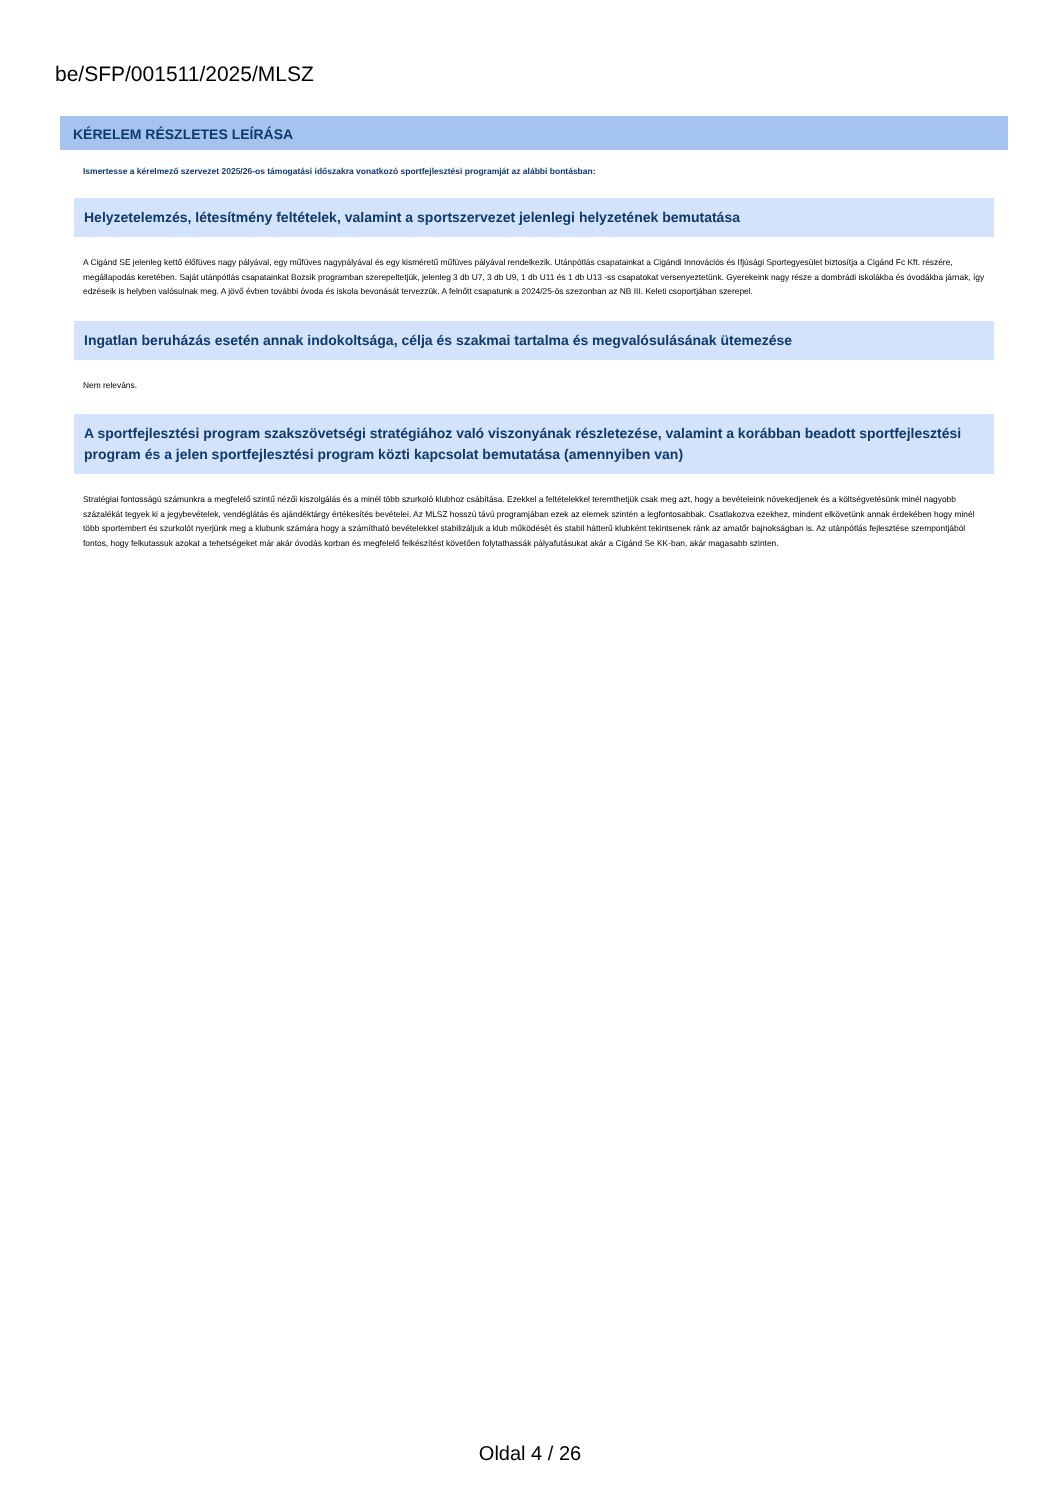be/SFP/001511/2025/MLSZ
KÉRELEM RÉSZLETES LEÍRÁSA
Ismertesse a kérelmező szervezet 2025/26-os támogatási időszakra vonatkozó sportfejlesztési programját az alábbi bontásban:
Helyzetelemzés, létesítmény feltételek, valamint a sportszervezet jelenlegi helyzetének bemutatása
A Cigánd SE jelenleg kettő élőfüves nagy pályával, egy műfüves nagypályával és egy kisméretű műfüves pályával rendelkezik. Utánpótlás csapatainkat a Cigándi Innovációs és Ifjúsági Sportegyesület biztosítja a Cigánd Fc Kft. részére, megállapodás keretében. Saját utánpótlás csapatainkat Bozsik programban szerepeltetjük, jelenleg 3 db U7, 3 db U9, 1 db U11 és 1 db U13 -ss csapatokat versenyeztetünk. Gyerekeink nagy része a dombrádi iskolákba és óvodákba járnak, így edzéseik is helyben valósulnak meg. A jövő évben további óvoda és iskola bevonását tervezzük. A felnőtt csapatunk a 2024/25-ös szezonban az NB III. Keleti csoportjában szerepel.
Ingatlan beruházás esetén annak indokoltsága, célja és szakmai tartalma és megvalósulásának ütemezése
Nem releváns.
A sportfejlesztési program szakszövetségi stratégiához való viszonyának részletezése, valamint a korábban beadott sportfejlesztési program és a jelen sportfejlesztési program közti kapcsolat bemutatása (amennyiben van)
Stratégiai fontosságú számunkra a megfelelő szintű nézői kiszolgálás és a minél több szurkoló klubhoz csábítása. Ezekkel a feltételekkel teremthetjük csak meg azt, hogy a bevételeink növekedjenek és a költségvetésünk minél nagyobb százalékát tegyek ki a jegybevételek, vendéglátás és ajándéktárgy értékesítés bevételei. Az MLSZ hosszú távú programjában ezek az elemek szintén a legfontosabbak. Csatlakozva ezekhez, mindent elkövetünk annak érdekében hogy minél több sportembert és szurkolót nyerjünk meg a klubunk számára hogy a számítható bevételekkel stabilizáljuk a klub működését és stabil hátterű klubként tekintsenek ránk az amatőr bajnokságban is. Az utánpótlás fejlesztése szempontjából fontos, hogy felkutassuk azokat a tehetségeket már akár óvodás korban és megfelelő felkészítést követően folytathassák pályafutásukat akár a Cigánd Se KK-ban, akár magasabb szinten.
Oldal 4 / 26